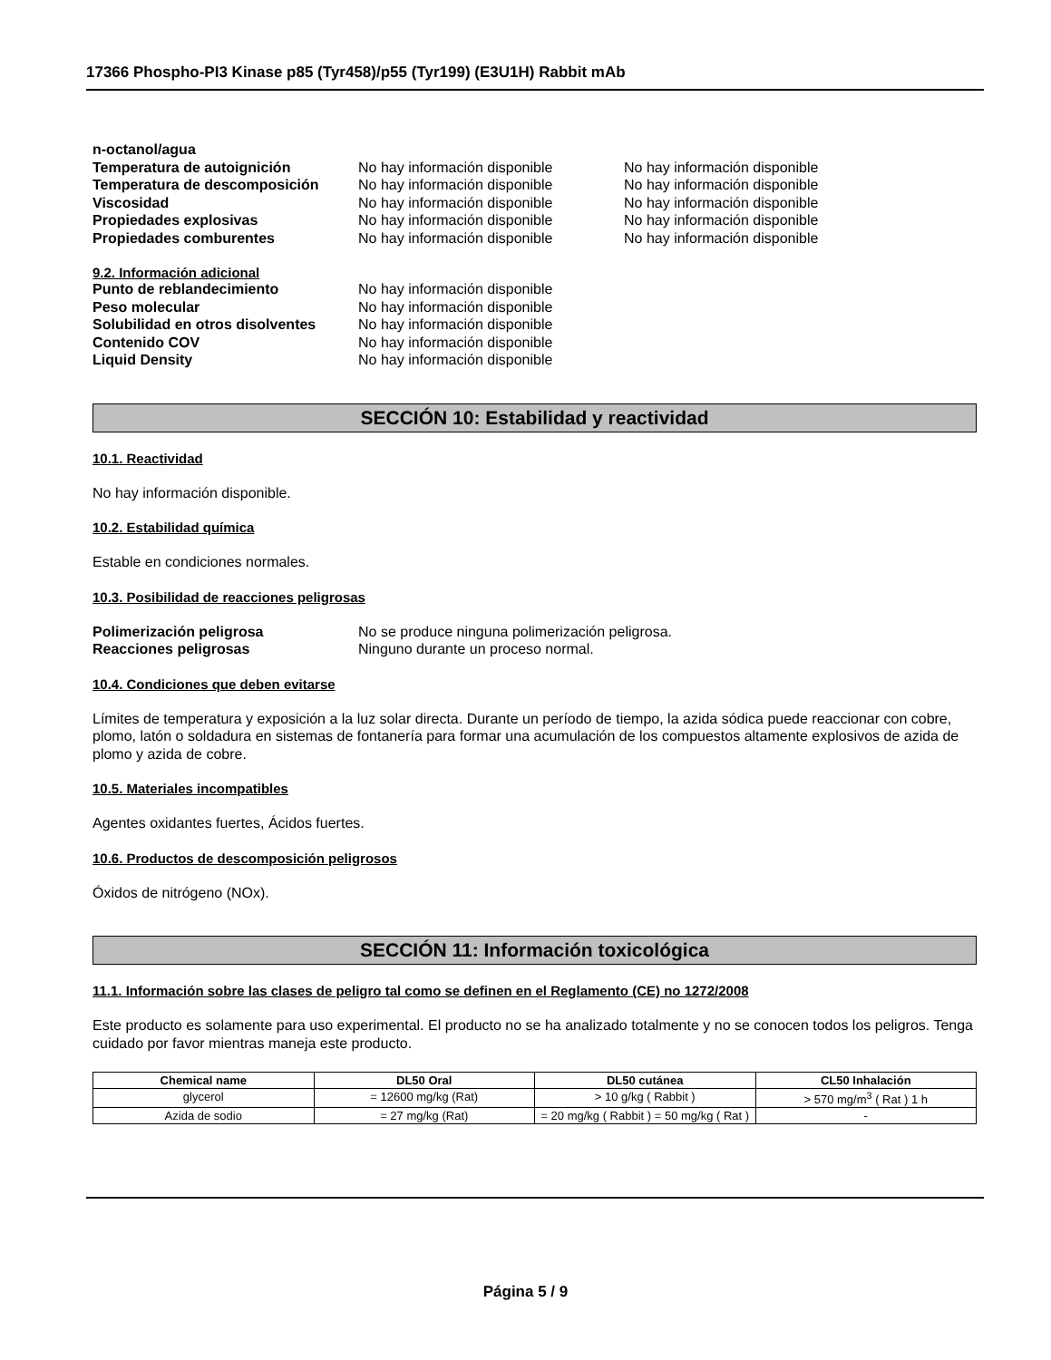17366 Phospho-PI3 Kinase p85 (Tyr458)/p55 (Tyr199) (E3U1H) Rabbit mAb
n-octanol/agua
Temperatura de autoignición No hay información disponible No hay información disponible
Temperatura de descomposición No hay información disponible No hay información disponible
Viscosidad No hay información disponible No hay información disponible
Propiedades explosivas No hay información disponible No hay información disponible
Propiedades comburentes No hay información disponible No hay información disponible
9.2. Información adicional
Punto de reblandecimiento No hay información disponible
Peso molecular No hay información disponible
Solubilidad en otros disolventes
No hay información disponible
Contenido COV No hay información disponible
Liquid Density No hay información disponible
SECCIÓN 10: Estabilidad y reactividad
10.1. Reactividad
No hay información disponible.
10.2. Estabilidad química
Estable en condiciones normales.
10.3. Posibilidad de reacciones peligrosas
Polimerización peligrosa No se produce ninguna polimerización peligrosa.
Reacciones peligrosas Ninguno durante un proceso normal.
10.4. Condiciones que deben evitarse
Límites de temperatura y exposición a la luz solar directa. Durante un período de tiempo, la azida sódica puede reaccionar con cobre, plomo, latón o soldadura en sistemas de fontanería para formar una acumulación de los compuestos altamente explosivos de azida de plomo y azida de cobre.
10.5. Materiales incompatibles
Agentes oxidantes fuertes, Ácidos fuertes.
10.6. Productos de descomposición peligrosos
Óxidos de nitrógeno (NOx).
SECCIÓN 11: Información toxicológica
11.1. Información sobre las clases de peligro tal como se definen en el Reglamento (CE) no 1272/2008
Este producto es solamente para uso experimental. El producto no se ha analizado totalmente y no se conocen todos los peligros. Tenga cuidado por favor mientras maneja este producto.
| Chemical name | DL50 Oral | DL50 cutánea | CL50 Inhalación |
| --- | --- | --- | --- |
| glycerol | = 12600 mg/kg (Rat) | > 10 g/kg ( Rabbit ) | > 570 mg/m<sup>3</sup> ( Rat ) 1 h |
| Azida de sodio | = 27 mg/kg (Rat) | = 20 mg/kg ( Rabbit ) = 50 mg/kg ( Rat ) | - |
Página 5 / 9